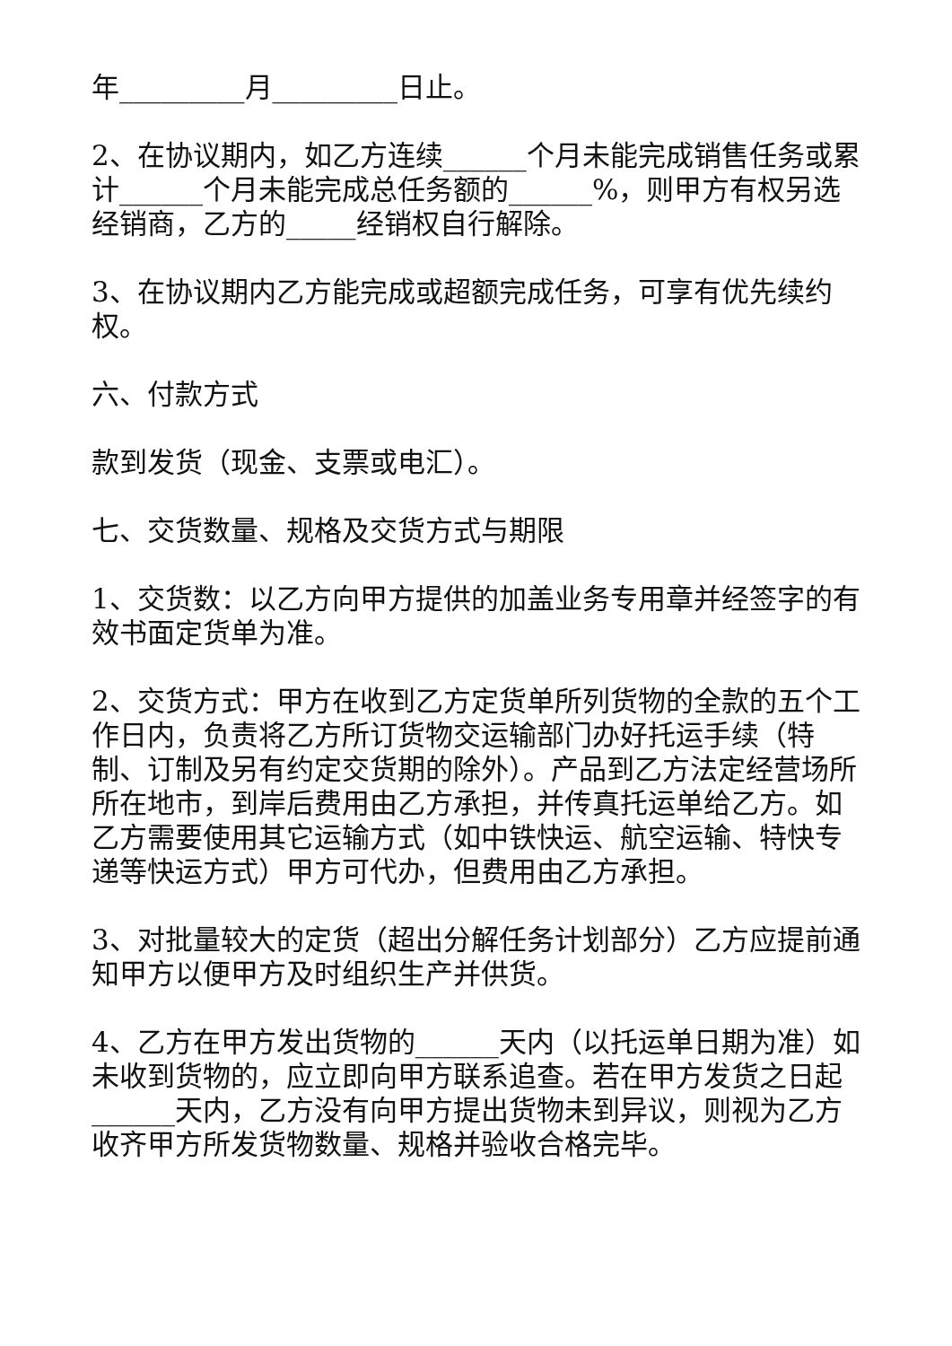年_________月_________日止。
2、在协议期内，如乙方连续______个月未能完成销售任务或累计______个月未能完成总任务额的______%，则甲方有权另选经销商，乙方的_____经销权自行解除。
3、在协议期内乙方能完成或超额完成任务，可享有优先续约权。
六、付款方式
款到发货（现金、支票或电汇）。
七、交货数量、规格及交货方式与期限
1、交货数：以乙方向甲方提供的加盖业务专用章并经签字的有效书面定货单为准。
2、交货方式：甲方在收到乙方定货单所列货物的全款的五个工作日内，负责将乙方所订货物交运输部门办好托运手续（特制、订制及另有约定交货期的除外）。产品到乙方法定经营场所所在地市，到岸后费用由乙方承担，并传真托运单给乙方。如乙方需要使用其它运输方式（如中铁快运、航空运输、特快专递等快运方式）甲方可代办，但费用由乙方承担。
3、对批量较大的定货（超出分解任务计划部分）乙方应提前通知甲方以便甲方及时组织生产并供货。
4、乙方在甲方发出货物的______天内（以托运单日期为准）如未收到货物的，应立即向甲方联系追查。若在甲方发货之日起______天内，乙方没有向甲方提出货物未到异议，则视为乙方收齐甲方所发货物数量、规格并验收合格完毕。